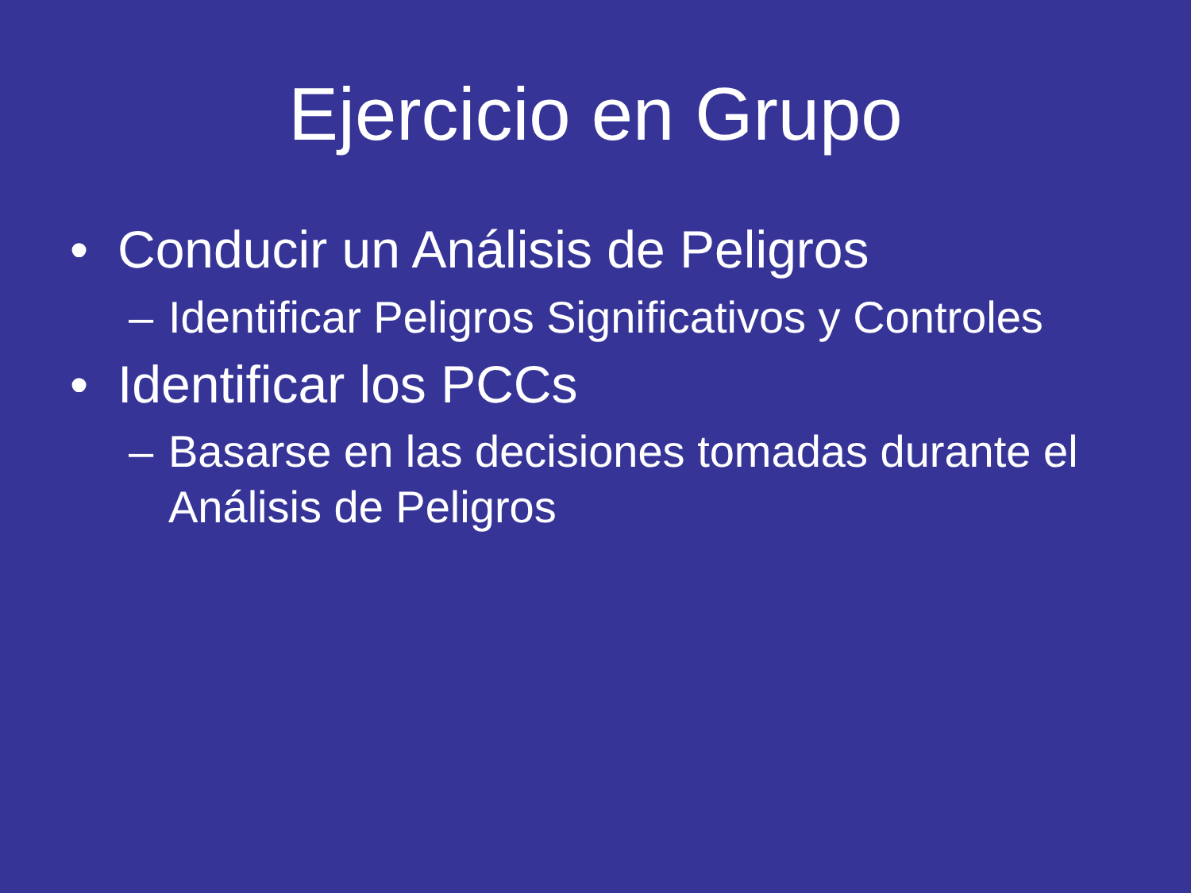Ejercicio en Grupo
• Conducir un Análisis de Peligros
– Identificar Peligros Significativos y Controles
• Identificar los PCCs
– Basarse en las decisiones tomadas durante el
Análisis de Peligros